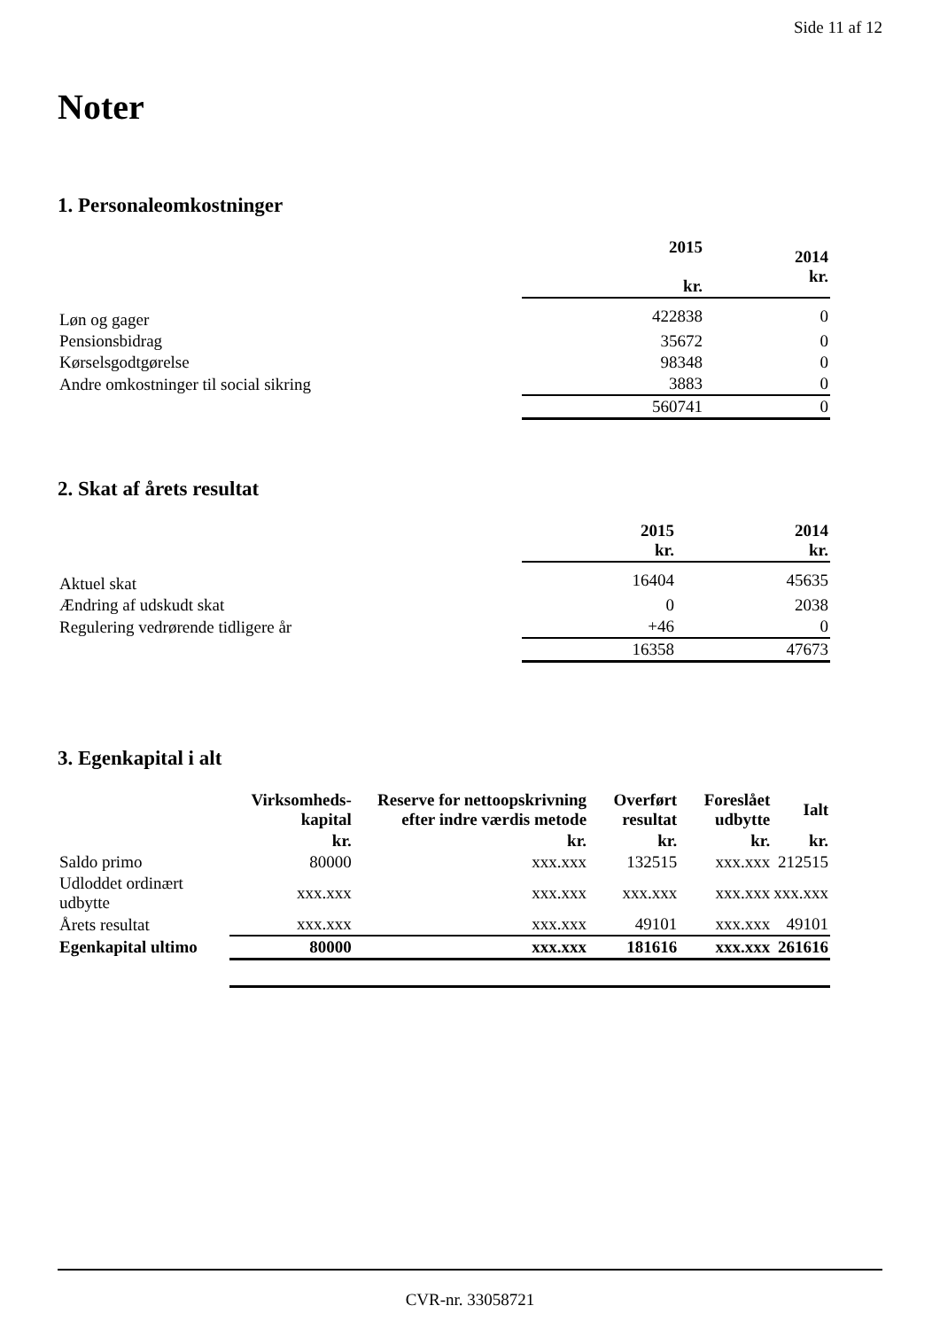Side 11 af 12
Noter
1. Personaleomkostninger
| | 2015 kr. | 2014 kr. |
| Løn og gager | 422838 | 0 |
| Pensionsbidrag | 35672 | 0 |
| Kørselsgodtgørelse | 98348 | 0 |
| Andre omkostninger til social sikring | 3883 | 0 |
| | 560741 | 0 |
2. Skat af årets resultat
| | 2015 kr. | 2014 kr. |
| Aktuel skat | 16404 | 45635 |
| Ændring af udskudt skat | 0 | 2038 |
| Regulering vedrørende tidligere år | +46 | 0 |
| | 16358 | 47673 |
3. Egenkapital i alt
| | Virksomheds-kapital | Reserve for nettoopskrivning efter indre værdis metode | Overført resultat | Foreslået udbytte | Ialt |
| | kr. | kr. | kr. | kr. | kr. |
| Saldo primo | 80000 | xxx.xxx | 132515 | xxx.xxx | 212515 |
| Udloddet ordinært udbytte | xxx.xxx | xxx.xxx | xxx.xxx | xxx.xxx | xxx.xxx |
| Årets resultat | xxx.xxx | xxx.xxx | 49101 | xxx.xxx | 49101 |
| Egenkapital ultimo | 80000 | xxx.xxx | 181616 | xxx.xxx | 261616 |
CVR-nr. 33058721